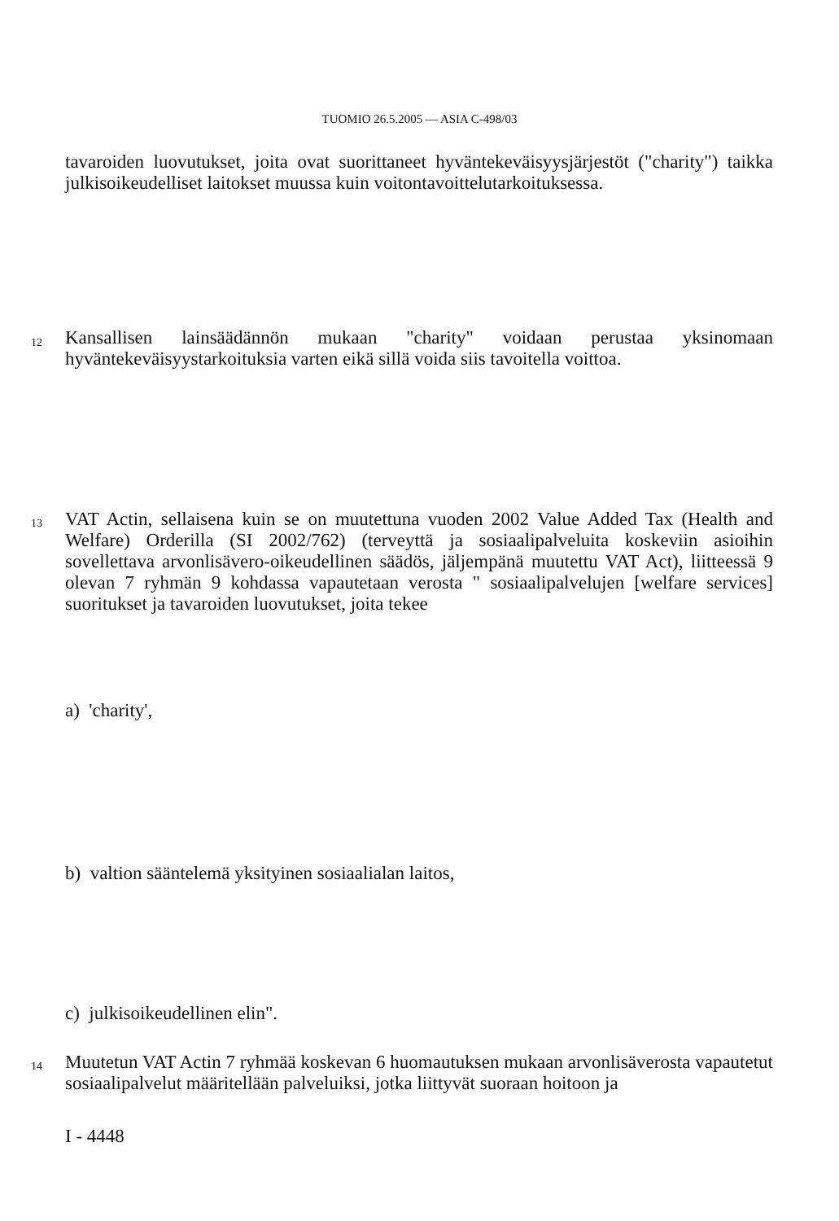TUOMIO 26.5.2005 — ASIA C-498/03
tavaroiden luovutukset, joita ovat suorittaneet hyväntekeväisyysjärjestöt ("charity") taikka julkisoikeudelliset laitokset muussa kuin voitontavoittelutarkoituksessa.
12
Kansallisen lainsäädännön mukaan "charity" voidaan perustaa yksinomaan hyväntekeväisyystarkoituksia varten eikä sillä voida siis tavoitella voittoa.
13
VAT Actin, sellaisena kuin se on muutettuna vuoden 2002 Value Added Tax (Health and Welfare) Orderilla (SI 2002/762) (terveyttä ja sosiaalipalveluita koskeviin asioihin sovellettava arvonlisävero-oikeudellinen säädös, jäljempänä muutettu VAT Act), liitteessä 9 olevan 7 ryhmän 9 kohdassa vapautetaan verosta " sosiaalipalvelujen [welfare services] suoritukset ja tavaroiden luovutukset, joita tekee
a) 'charity',
b) valtion sääntelemä yksityinen sosiaalialan laitos,
c) julkisoikeudellinen elin".
14
Muutetun VAT Actin 7 ryhmää koskevan 6 huomautuksen mukaan arvonlisäverosta vapautetut sosiaalipalvelut määritellään palveluiksi, jotka liittyvät suoraan hoitoon ja
I - 4448